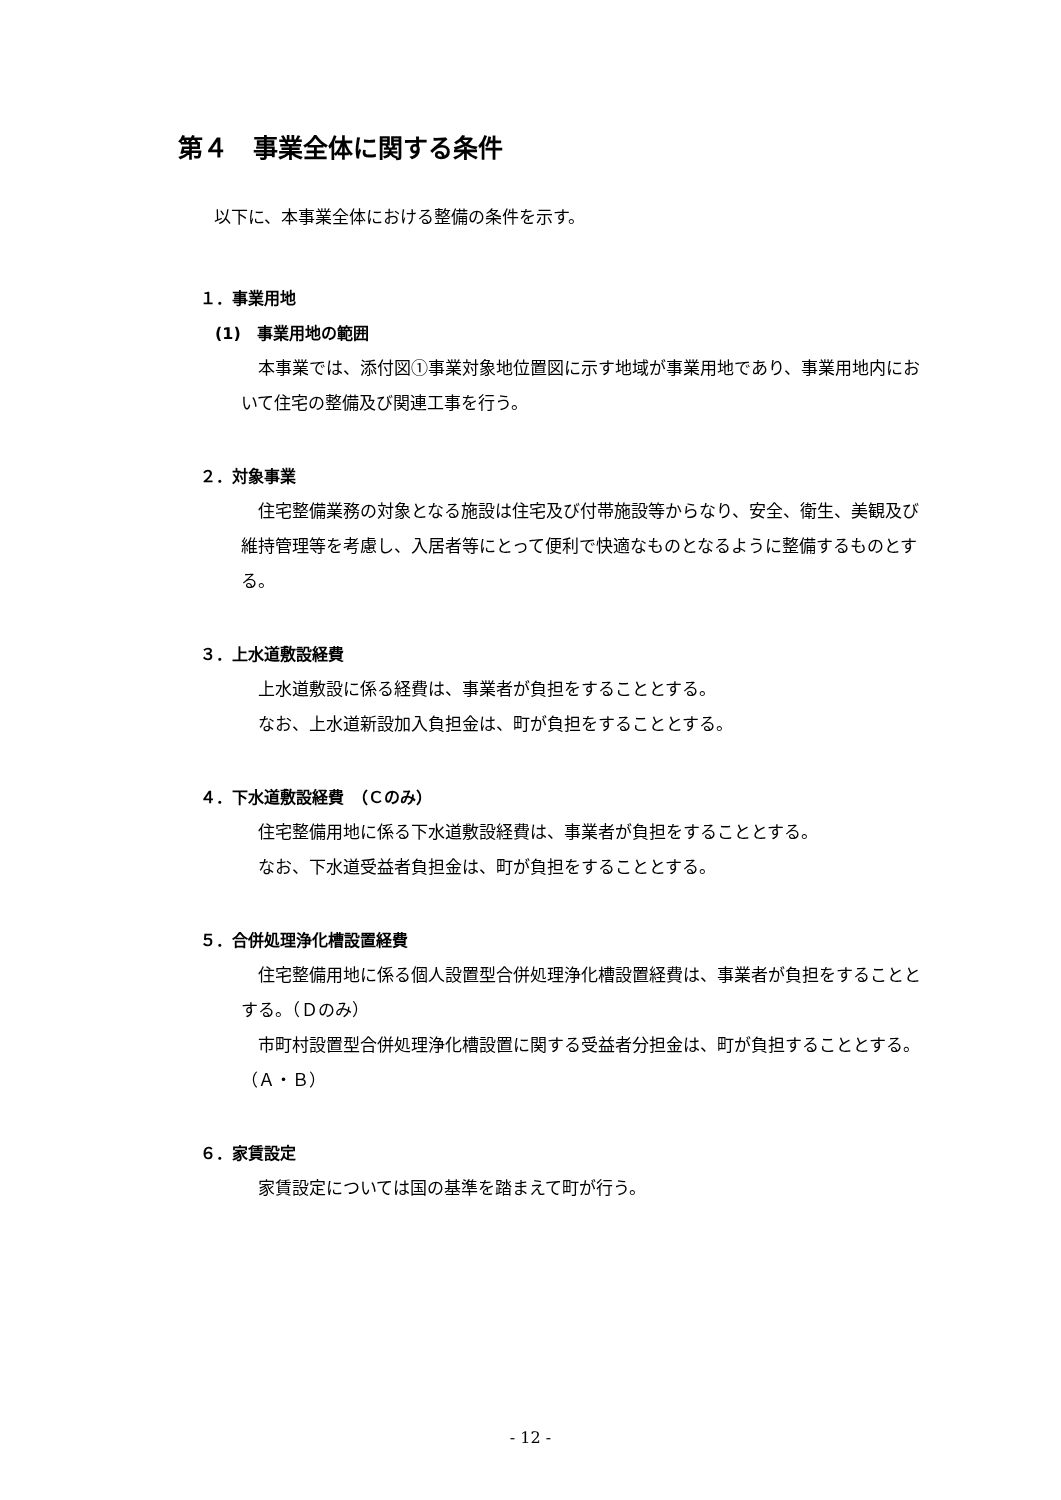第４　事業全体に関する条件
以下に、本事業全体における整備の条件を示す。
１．事業用地
(1)　事業用地の範囲
本事業では、添付図①事業対象地位置図に示す地域が事業用地であり、事業用地内において住宅の整備及び関連工事を行う。
２．対象事業
住宅整備業務の対象となる施設は住宅及び付帯施設等からなり、安全、衛生、美観及び維持管理等を考慮し、入居者等にとって便利で快適なものとなるように整備するものとする。
３．上水道敷設経費
上水道敷設に係る経費は、事業者が負担をすることとする。
なお、上水道新設加入負担金は、町が負担をすることとする。
４．下水道敷設経費　（Ｃのみ）
住宅整備用地に係る下水道敷設経費は、事業者が負担をすることとする。
なお、下水道受益者負担金は、町が負担をすることとする。
５．合併処理浄化槽設置経費
住宅整備用地に係る個人設置型合併処理浄化槽設置経費は、事業者が負担をすることとする。（Ｄのみ）
市町村設置型合併処理浄化槽設置に関する受益者分担金は、町が負担することとする。（Ａ・Ｂ）
６．家賃設定
家賃設定については国の基準を踏まえて町が行う。
- 12 -